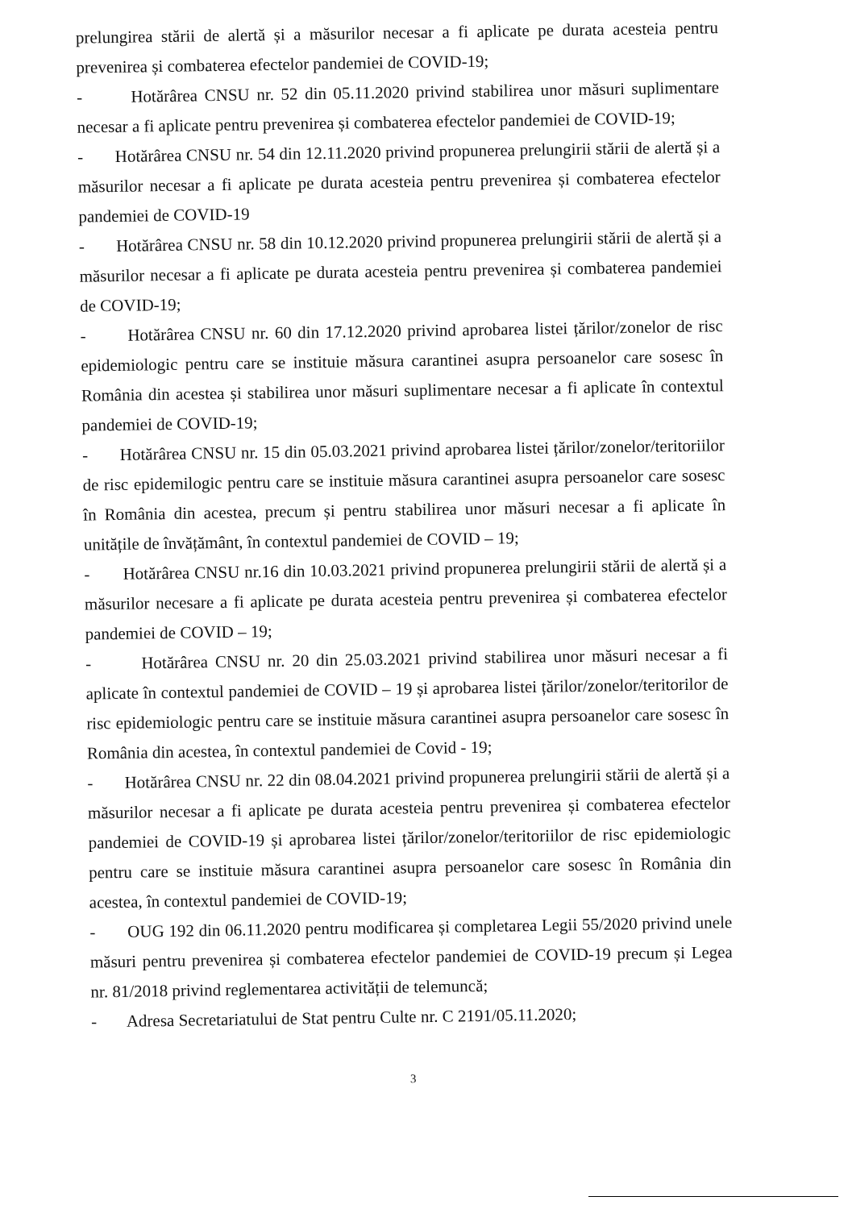prelungirea stării de alertă și a măsurilor necesar a fi aplicate pe durata acesteia pentru prevenirea și combaterea efectelor pandemiei de COVID-19;
- Hotărârea CNSU nr. 52 din 05.11.2020 privind stabilirea unor măsuri suplimentare necesar a fi aplicate pentru prevenirea și combaterea efectelor pandemiei de COVID-19;
- Hotărârea CNSU nr. 54 din 12.11.2020 privind propunerea prelungirii stării de alertă și a măsurilor necesar a fi aplicate pe durata acesteia pentru prevenirea și combaterea efectelor pandemiei de COVID-19
- Hotărârea CNSU nr. 58 din 10.12.2020 privind propunerea prelungirii stării de alertă și a măsurilor necesar a fi aplicate pe durata acesteia pentru prevenirea și combaterea pandemiei de COVID-19;
- Hotărârea CNSU nr. 60 din 17.12.2020 privind aprobarea listei țărilor/zonelor de risc epidemiologic pentru care se instituie măsura carantinei asupra persoanelor care sosesc în România din acestea și stabilirea unor măsuri suplimentare necesar a fi aplicate în contextul pandemiei de COVID-19;
- Hotărârea CNSU nr. 15 din 05.03.2021 privind aprobarea listei țărilor/zonelor/teritoriilor de risc epidemilogic pentru care se instituie măsura carantinei asupra persoanelor care sosesc în România din acestea, precum și pentru stabilirea unor măsuri necesar a fi aplicate în unitățile de învățământ, în contextul pandemiei de COVID – 19;
- Hotărârea CNSU nr.16 din 10.03.2021 privind propunerea prelungirii stării de alertă și a măsurilor necesare a fi aplicate pe durata acesteia pentru prevenirea și combaterea efectelor pandemiei de COVID – 19;
- Hotărârea CNSU nr. 20 din 25.03.2021 privind stabilirea unor măsuri necesar a fi aplicate în contextul pandemiei de COVID – 19 și aprobarea listei țărilor/zonelor/teritorilor de risc epidemiologic pentru care se instituie măsura carantinei asupra persoanelor care sosesc în România din acestea, în contextul pandemiei de Covid - 19;
- Hotărârea CNSU nr. 22 din 08.04.2021 privind propunerea prelungirii stării de alertă și a măsurilor necesar a fi aplicate pe durata acesteia pentru prevenirea și combaterea efectelor pandemiei de COVID-19 și aprobarea listei țărilor/zonelor/teritoriilor de risc epidemiologic pentru care se instituie măsura carantinei asupra persoanelor care sosesc în România din acestea, în contextul pandemiei de COVID-19;
- OUG 192 din 06.11.2020 pentru modificarea și completarea Legii 55/2020 privind unele măsuri pentru prevenirea și combaterea efectelor pandemiei de COVID-19 precum și Legea nr. 81/2018 privind reglementarea activității de telemuncă;
- Adresa Secretariatului de Stat pentru Culte nr. C 2191/05.11.2020;
3